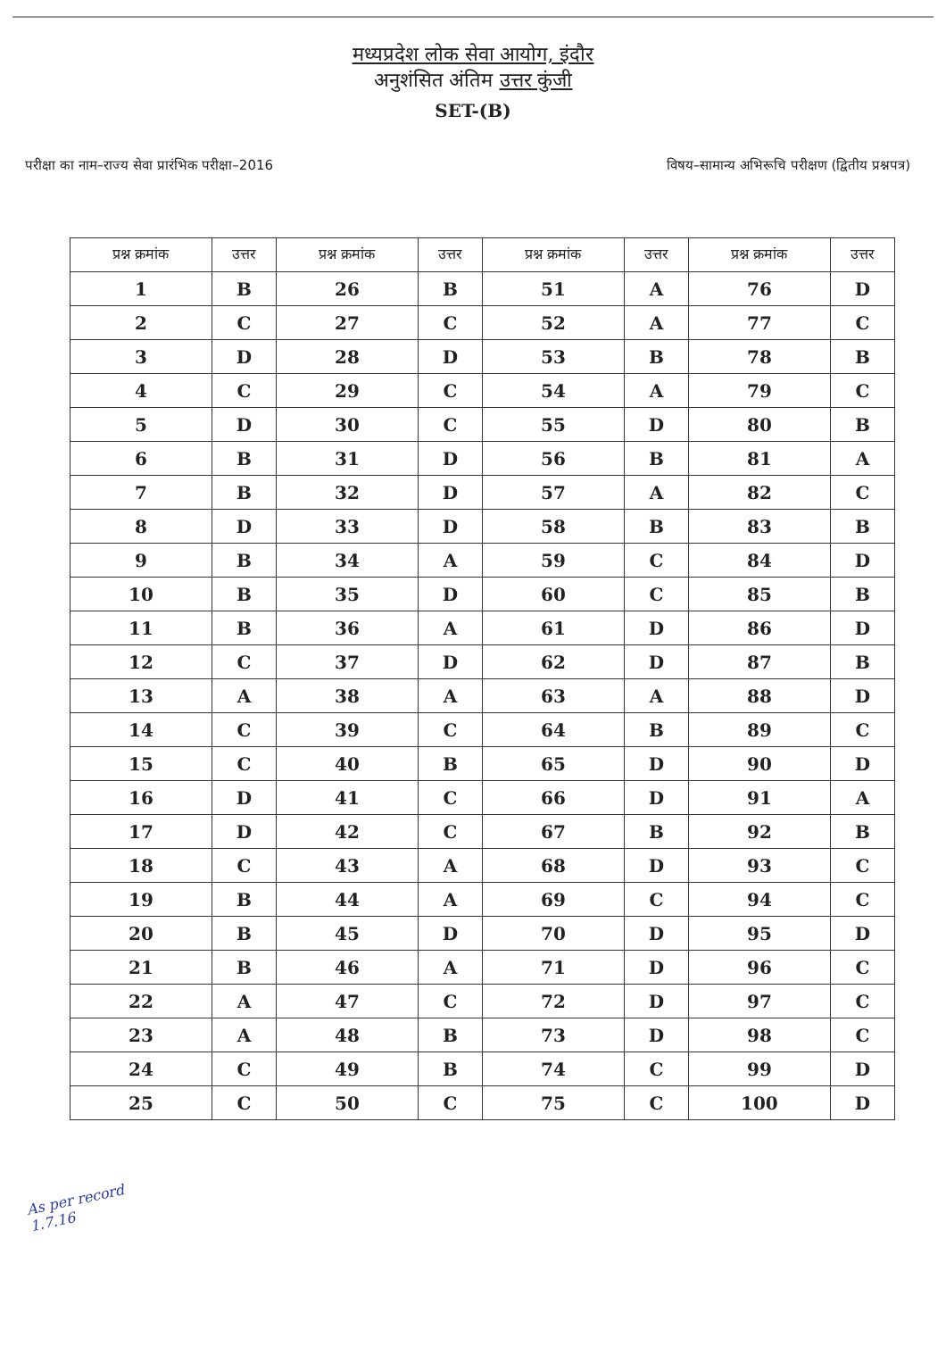मध्यप्रदेश लोक सेवा आयोग, इंदौर
अनुशंसित अंतिम उत्तर कुंजी
SET-(B)
परीक्षा का नाम–राज्य सेवा प्रारंभिक परीक्षा–2016 विषय–सामान्य अभिरूचि परीक्षण (द्वितीय प्रश्नपत्र)
| प्रश्न क्रमांक | उत्तर | प्रश्न क्रमांक | उत्तर | प्रश्न क्रमांक | उत्तर | प्रश्न क्रमांक | उत्तर |
| --- | --- | --- | --- | --- | --- | --- | --- |
| 1 | B | 26 | B | 51 | A | 76 | D |
| 2 | C | 27 | C | 52 | A | 77 | C |
| 3 | D | 28 | D | 53 | B | 78 | B |
| 4 | C | 29 | C | 54 | A | 79 | C |
| 5 | D | 30 | C | 55 | D | 80 | B |
| 6 | B | 31 | D | 56 | B | 81 | A |
| 7 | B | 32 | D | 57 | A | 82 | C |
| 8 | D | 33 | D | 58 | B | 83 | B |
| 9 | B | 34 | A | 59 | C | 84 | D |
| 10 | B | 35 | D | 60 | C | 85 | B |
| 11 | B | 36 | A | 61 | D | 86 | D |
| 12 | C | 37 | D | 62 | D | 87 | B |
| 13 | A | 38 | A | 63 | A | 88 | D |
| 14 | C | 39 | C | 64 | B | 89 | C |
| 15 | C | 40 | B | 65 | D | 90 | D |
| 16 | D | 41 | C | 66 | D | 91 | A |
| 17 | D | 42 | C | 67 | B | 92 | B |
| 18 | C | 43 | A | 68 | D | 93 | C |
| 19 | B | 44 | A | 69 | C | 94 | C |
| 20 | B | 45 | D | 70 | D | 95 | D |
| 21 | B | 46 | A | 71 | D | 96 | C |
| 22 | A | 47 | C | 72 | D | 97 | C |
| 23 | A | 48 | B | 73 | D | 98 | C |
| 24 | C | 49 | B | 74 | C | 99 | D |
| 25 | C | 50 | C | 75 | C | 100 | D |
As per record
1.7.16